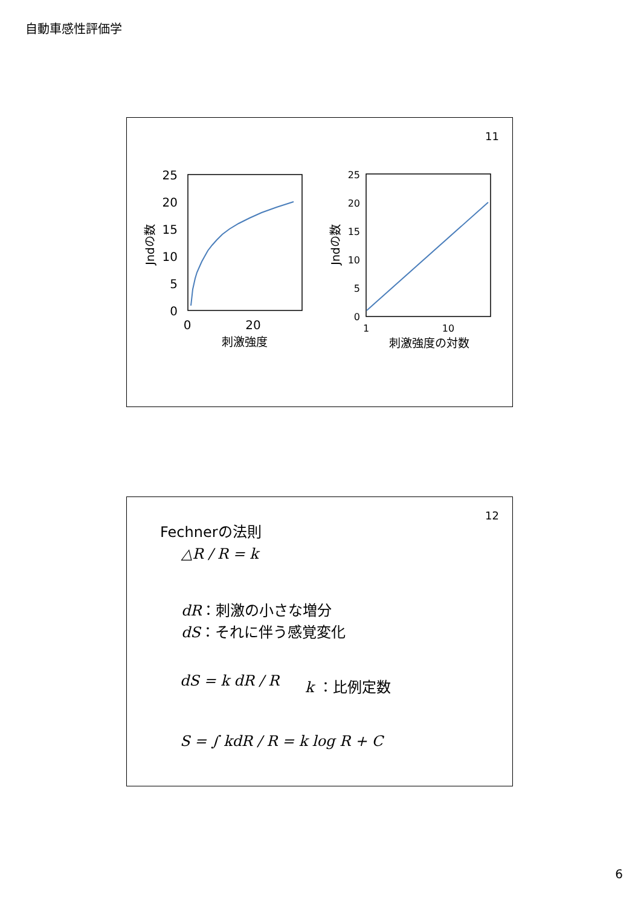自動車感性評価学
11
25
20
15
10
5
0
0
20
刺激強度
Jndの数
25
20
15
10
5
0
1
10
刺激強度の対数
Jndの数
12
Fechnerの法則
△R / R = k
dR：刺激の小さな増分
dS：それに伴う感覚変化
dS = k dR / R k ：比例定数
S = ∫ kdR / R = k log R + C
6